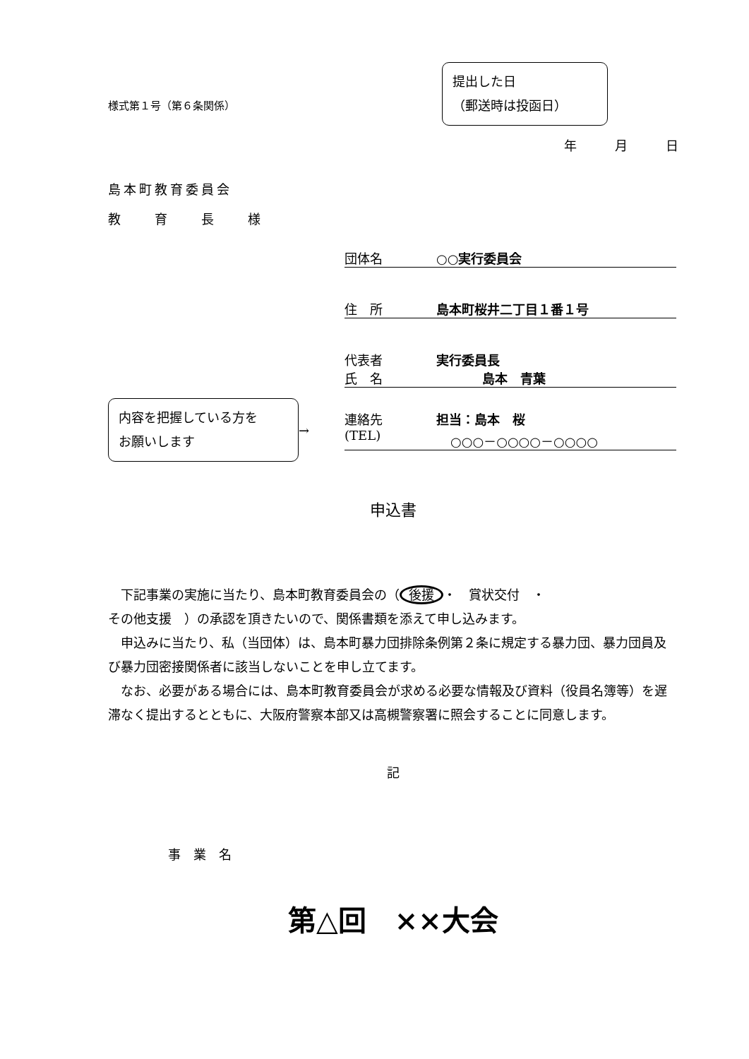様式第１号（第６条関係）
提出した日
（郵送時は投函日）
年　　　月　　　日
島本町教育委員会
教　　育　　長　　様
団体名 ○○実行委員会
住　所 島本町桜井二丁目１番１号
代表者 実行委員長
氏　名 島本　青葉
内容を把握している方を
お願いします
→
連絡先 担当：島本　桜
(TEL) ○○○－○○○○－○○○○
申込書
　下記事業の実施に当たり、島本町教育委員会の（ 後援 ・　賞状交付　・
その他支援　）の承認を頂きたいので、関係書類を添えて申し込みます。
　申込みに当たり、私（当団体）は、島本町暴力団排除条例第２条に規定する暴力団、暴力団員及び暴力団密接関係者に該当しないことを申し立てます。
　なお、必要がある場合には、島本町教育委員会が求める必要な情報及び資料（役員名簿等）を遅滞なく提出するとともに、大阪府警察本部又は高槻警察署に照会することに同意します。
記
事　業　名
第△回　××大会